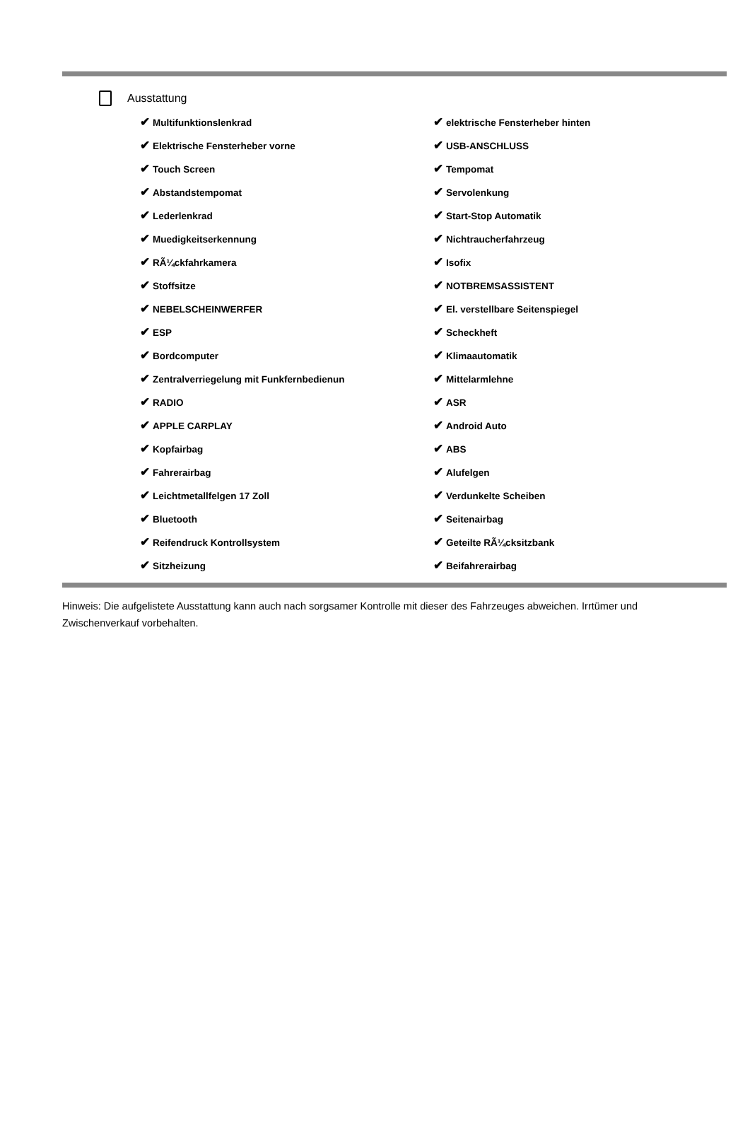Ausstattung
| ✔ Multifunktionslenkrad | ✔ elektrische Fensterheber hinten |
| ✔ Elektrische Fensterheber vorne | ✔ USB-ANSCHLUSS |
| ✔ Touch Screen | ✔ Tempomat |
| ✔ Abstandstempomat | ✔ Servolenkung |
| ✔ Lederlenkrad | ✔ Start-Stop Automatik |
| ✔ Muedigkeitserkennung | ✔ Nichtraucherfahrzeug |
| ✔ RÃ¼ckfahrkamera | ✔ Isofix |
| ✔ Stoffsitze | ✔ NOTBREMSASSISTENT |
| ✔ NEBELSCHEINWERFER | ✔ El. verstellbare Seitenspiegel |
| ✔ ESP | ✔ Scheckheft |
| ✔ Bordcomputer | ✔ Klimaautomatik |
| ✔ Zentralverriegelung mit Funkfernbedienun | ✔ Mittelarmlehne |
| ✔ RADIO | ✔ ASR |
| ✔ APPLE CARPLAY | ✔ Android Auto |
| ✔ Kopfairbag | ✔ ABS |
| ✔ Fahrerairbag | ✔ Alufelgen |
| ✔ Leichtmetallfelgen 17 Zoll | ✔ Verdunkelte Scheiben |
| ✔ Bluetooth | ✔ Seitenairbag |
| ✔ Reifendruck Kontrollsystem | ✔ Geteilte RÃ¼cksitzbank |
| ✔ Sitzheizung | ✔ Beifahrerairbag |
Hinweis: Die aufgelistete Ausstattung kann auch nach sorgsamer Kontrolle mit dieser des Fahrzeuges abweichen. Irrtümer und Zwischenverkauf vorbehalten.